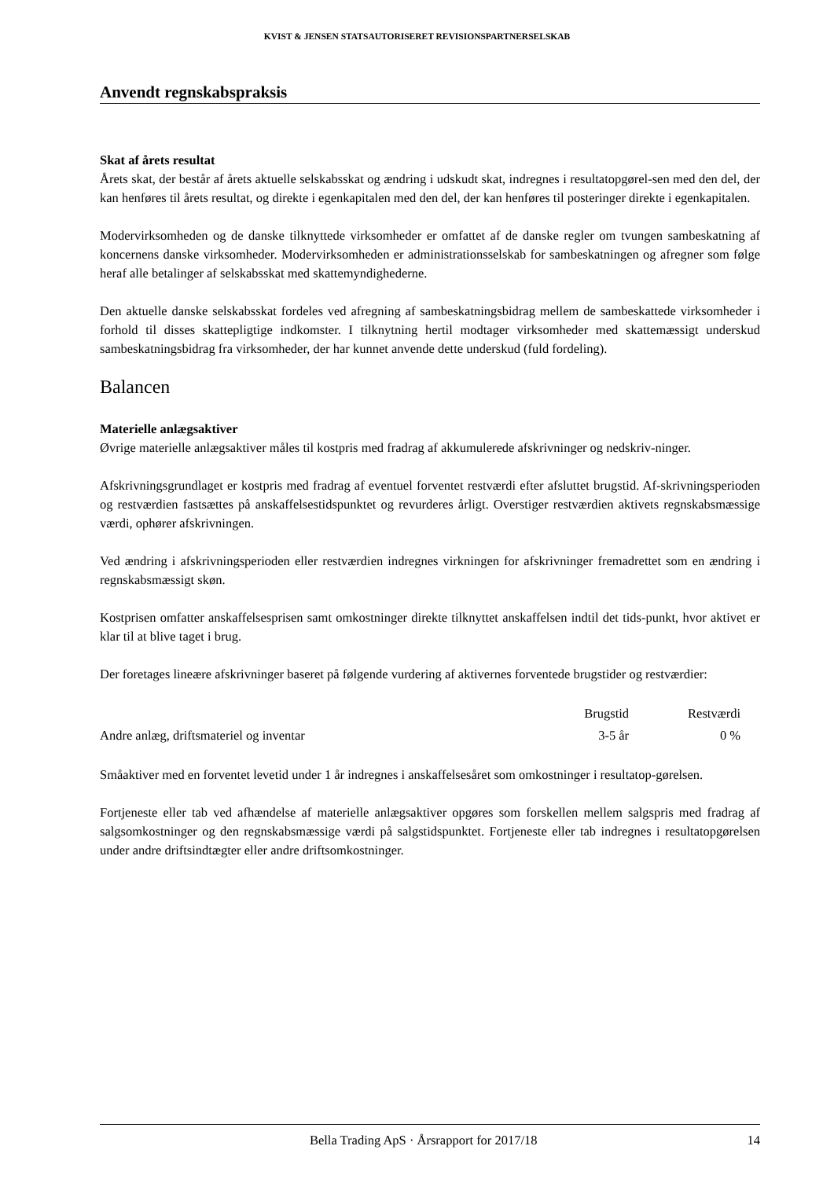KVIST & JENSEN STATSAUTORISERET REVISIONSPARTNERSELSKAB
Anvendt regnskabspraksis
Skat af årets resultat
Årets skat, der består af årets aktuelle selskabsskat og ændring i udskudt skat, indregnes i resultatopgørel-sen med den del, der kan henføres til årets resultat, og direkte i egenkapitalen med den del, der kan henføres til posteringer direkte i egenkapitalen.
Modervirksomheden og de danske tilknyttede virksomheder er omfattet af de danske regler om tvungen sambeskatning af koncernens danske virksomheder. Modervirksomheden er administrationsselskab for sambeskatningen og afregner som følge heraf alle betalinger af selskabsskat med skattemyndighederne.
Den aktuelle danske selskabsskat fordeles ved afregning af sambeskatningsbidrag mellem de sambeskattede virksomheder i forhold til disses skattepligtige indkomster. I tilknytning hertil modtager virksomheder med skattemæssigt underskud sambeskatningsbidrag fra virksomheder, der har kunnet anvende dette underskud (fuld fordeling).
Balancen
Materielle anlægsaktiver
Øvrige materielle anlægsaktiver måles til kostpris med fradrag af akkumulerede afskrivninger og nedskriv-ninger.
Afskrivningsgrundlaget er kostpris med fradrag af eventuel forventet restværdi efter afsluttet brugstid. Af-skrivningsperioden og restværdien fastsættes på anskaffelsestidspunktet og revurderes årligt. Overstiger restværdien aktivets regnskabsmæssige værdi, ophører afskrivningen.
Ved ændring i afskrivningsperioden eller restværdien indregnes virkningen for afskrivninger fremadrettet som en ændring i regnskabsmæssigt skøn.
Kostprisen omfatter anskaffelsesprisen samt omkostninger direkte tilknyttet anskaffelsen indtil det tids-punkt, hvor aktivet er klar til at blive taget i brug.
Der foretages lineære afskrivninger baseret på følgende vurdering af aktivernes forventede brugstider og restværdier:
| | Brugstid | Restværdi |
| --- | --- | --- |
| Andre anlæg, driftsmateriel og inventar | 3-5 år | 0 % |
Småaktiver med en forventet levetid under 1 år indregnes i anskaffelsesåret som omkostninger i resultatop-gørelsen.
Fortjeneste eller tab ved afhændelse af materielle anlægsaktiver opgøres som forskellen mellem salgspris med fradrag af salgsomkostninger og den regnskabsmæssige værdi på salgstidspunktet. Fortjeneste eller tab indregnes i resultatopgørelsen under andre driftsindtægter eller andre driftsomkostninger.
Bella Trading ApS · Årsrapport for 2017/18 14